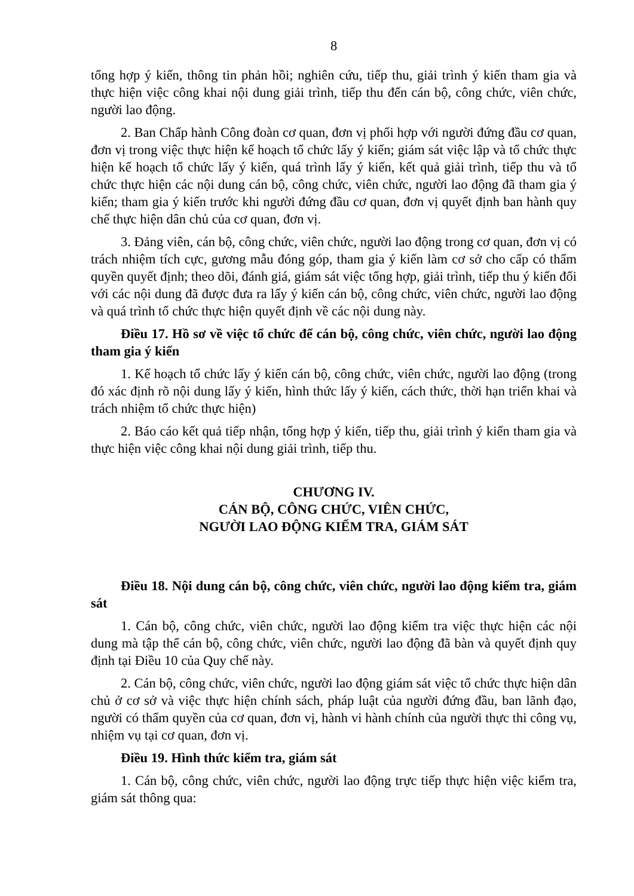8
tổng hợp ý kiến, thông tin phản hồi; nghiên cứu, tiếp thu, giải trình ý kiến tham gia và thực hiện việc công khai nội dung giải trình, tiếp thu đến cán bộ, công chức, viên chức, người lao động.
2. Ban Chấp hành Công đoàn cơ quan, đơn vị phối hợp với người đứng đầu cơ quan, đơn vị trong việc thực hiện kế hoạch tổ chức lấy ý kiến; giám sát việc lập và tổ chức thực hiện kế hoạch tổ chức lấy ý kiến, quá trình lấy ý kiến, kết quả giải trình, tiếp thu và tổ chức thực hiện các nội dung cán bộ, công chức, viên chức, người lao động đã tham gia ý kiến; tham gia ý kiến trước khi người đứng đầu cơ quan, đơn vị quyết định ban hành quy chế thực hiện dân chủ của cơ quan, đơn vị.
3. Đảng viên, cán bộ, công chức, viên chức, người lao động trong cơ quan, đơn vị có trách nhiệm tích cực, gương mẫu đóng góp, tham gia ý kiến làm cơ sở cho cấp có thẩm quyền quyết định; theo dõi, đánh giá, giám sát việc tổng hợp, giải trình, tiếp thu ý kiến đối với các nội dung đã được đưa ra lấy ý kiến cán bộ, công chức, viên chức, người lao động và quá trình tổ chức thực hiện quyết định về các nội dung này.
Điều 17. Hồ sơ về việc tổ chức để cán bộ, công chức, viên chức, người lao động tham gia ý kiến
1. Kế hoạch tổ chức lấy ý kiến cán bộ, công chức, viên chức, người lao động (trong đó xác định rõ nội dung lấy ý kiến, hình thức lấy ý kiến, cách thức, thời hạn triển khai và trách nhiệm tổ chức thực hiện)
2. Báo cáo kết quả tiếp nhận, tổng hợp ý kiến, tiếp thu, giải trình ý kiến tham gia và thực hiện việc công khai nội dung giải trình, tiếp thu.
CHƯƠNG IV.
CÁN BỘ, CÔNG CHỨC, VIÊN CHỨC,
NGƯỜI LAO ĐỘNG KIỂM TRA, GIÁM SÁT
Điều 18. Nội dung cán bộ, công chức, viên chức, người lao động kiểm tra, giám sát
1. Cán bộ, công chức, viên chức, người lao động kiểm tra việc thực hiện các nội dung mà tập thể cán bộ, công chức, viên chức, người lao động đã bàn và quyết định quy định tại Điều 10 của Quy chế này.
2. Cán bộ, công chức, viên chức, người lao động giám sát việc tổ chức thực hiện dân chủ ở cơ sở và việc thực hiện chính sách, pháp luật của người đứng đầu, ban lãnh đạo, người có thẩm quyền của cơ quan, đơn vị, hành vi hành chính của người thực thi công vụ, nhiệm vụ tại cơ quan, đơn vị.
Điều 19. Hình thức kiểm tra, giám sát
1. Cán bộ, công chức, viên chức, người lao động trực tiếp thực hiện việc kiểm tra, giám sát thông qua: